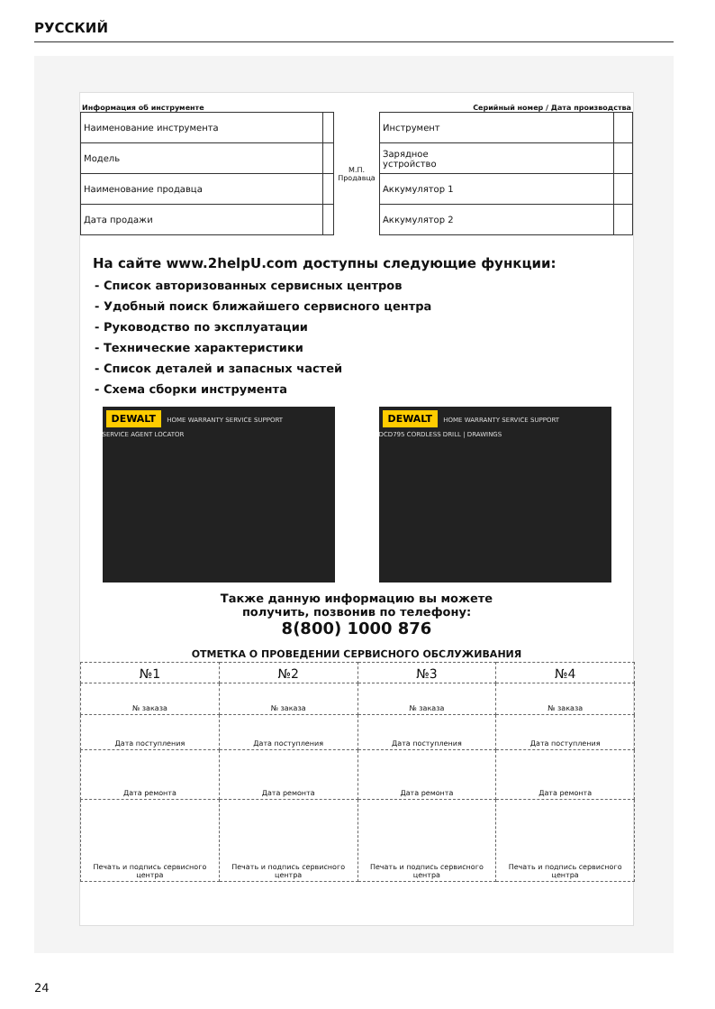РУССКИЙ
Информация об инструменте Серийный номер / Дата производства
| Наименование инструмента | |
| Модель | |
| Наименование продавца | |
| Дата продажи | |
М.П.
Продавца
| Инструмент | |
| Зарядное устройство | |
| Аккумулятор 1 | |
| Аккумулятор 2 | |
На сайте www.2helpU.com доступны следующие функции:
- Список авторизованных сервисных центров
- Удобный поиск ближайшего сервисного центра
- Руководство по эксплуатации
- Технические характеристики
- Список деталей и запасных частей
- Схема сборки инструмента
DEWALT HOME WARRANTY SERVICE SUPPORT
SERVICE AGENT LOCATOR
DEWALT HOME WARRANTY SERVICE SUPPORT
DCD795 CORDLESS DRILL | DRAWINGS
Также данную информацию вы можете
получить, позвонив по телефону:
8(800) 1000 876
ОТМЕТКА О ПРОВЕДЕНИИ СЕРВИСНОГО ОБСЛУЖИВАНИЯ
| №1 | №2 | №3 | №4 |
| № заказа | № заказа | № заказа | № заказа |
| Дата поступления | Дата поступления | Дата поступления | Дата поступления |
| Дата ремонта | Дата ремонта | Дата ремонта | Дата ремонта |
| Печать и подпись сервисного центра | Печать и подпись сервисного центра | Печать и подпись сервисного центра | Печать и подпись сервисного центра |
24